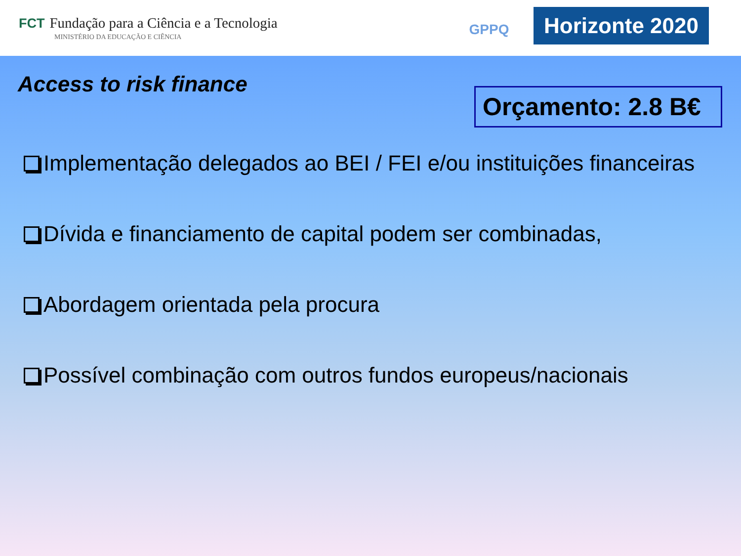FCT Fundação para a Ciência e a Tecnologia
MINISTÉRIO DA EDUCAÇÃO E CIÊNCIA
GPPQ
Horizonte 2020
Access to risk finance
Orçamento: 2.8 B€
Implementação delegados ao BEI / FEI e/ou instituições financeiras
Dívida e financiamento de capital podem ser combinadas,
Abordagem orientada pela procura
Possível combinação com outros fundos europeus/nacionais